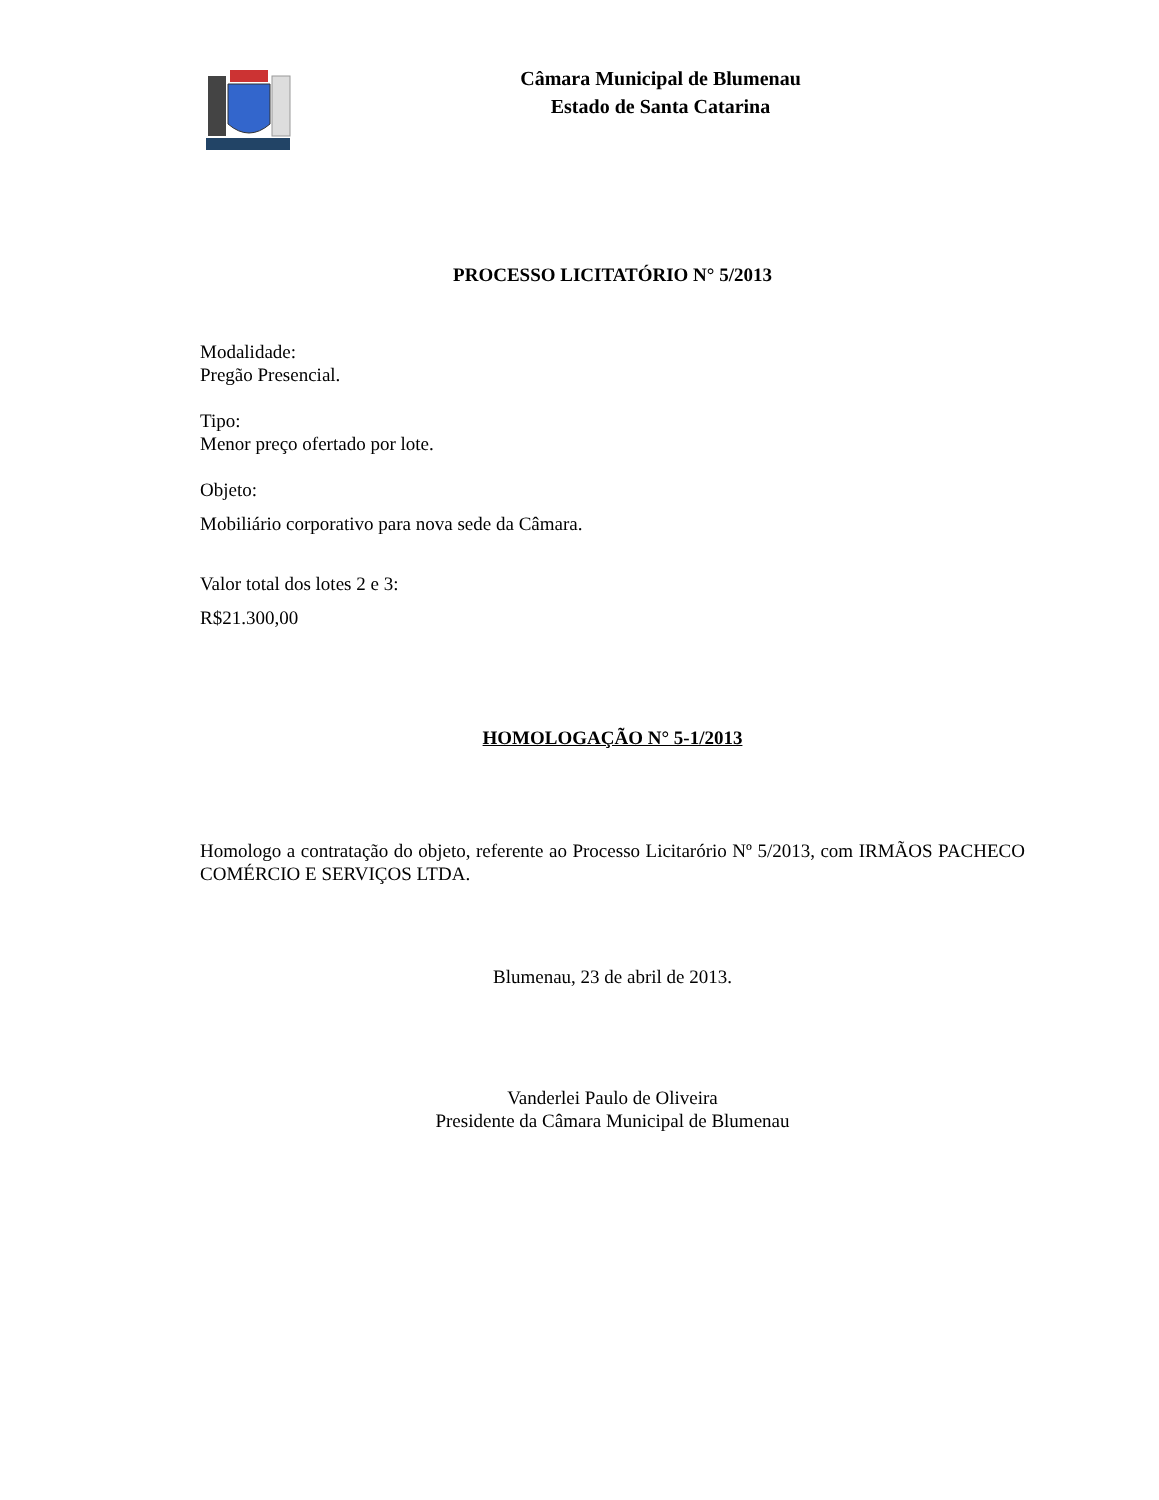Câmara Municipal de Blumenau
Estado de Santa Catarina
PROCESSO LICITATÓRIO N° 5/2013
Modalidade:
Pregão Presencial.
Tipo:
Menor preço ofertado por lote.
Objeto:
Mobiliário corporativo para nova sede da Câmara.
Valor total dos lotes 2 e 3:
R$21.300,00
HOMOLOGAÇÃO N° 5-1/2013
Homologo a contratação do objeto, referente ao Processo Licitarório Nº 5/2013, com IRMÃOS PACHECO COMÉRCIO E SERVIÇOS LTDA.
Blumenau, 23 de abril de 2013.
Vanderlei Paulo de Oliveira
Presidente da Câmara Municipal de Blumenau